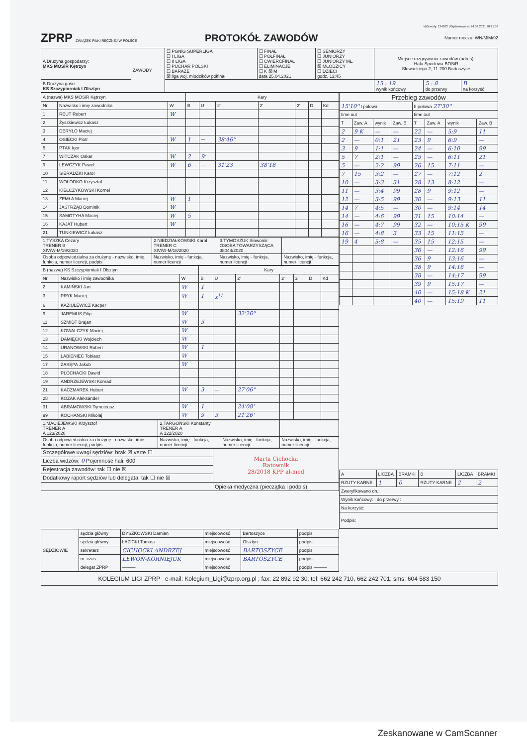IdZawody: 134102 | Wydrukowano: 24.04.2021 20:21:54
ZPRP ZWIĄZEK PIŁKI RĘCZNEJ W POLSCE
PROTOKÓŁ ZAWODÓW
Numer meczu: WN/MłM/92
| A Drużyna gospodarzy: MKS MOSiR Kętrzyn | ZAWODY | ☐ PGNiG SUPERLIGA ☐ I LIGA ☐ II LIGA ☐ PUCHAR POLSKI ☐ BARAŻE ☒ liga woj. młodzików półfinał | ☐ FINAŁ ☐ PÓŁFINAŁ ☐ ĆWIERĆFINAŁ ☐ ELIMINACJE ☐ K ☒ M data 25.04.2021 | ☐ SENIORZY ☐ JUNIORZY ☐ JUNIORZY MŁ. ☒ MŁODZICY ☐ DZIECI godz. 12:45 | Miejsce rozgrywania zawodów (adres): Hala Sportowa BOSiR Słowackiego 2, 11-200 Bartoszyce | | |
| B Drużyna gości: KS Szczypiorniak I Olsztyn | | | | | 15 : 19 wynik końcowy | 5 : 8 do przerwy | B na korzyść |
| A (nazwa) MKS MOSiR Kętrzyn | | | Kary | | | | | | |
| Nr | Nazwisko i imię zawodnika | W | B | U | 2' | 2' | 2' | D | Kd |
| 1 | REUT Robert | W | | | | | | | |
| 2 | Żyszkiewicz Łukasz | | | | | | | | |
| 3 | DERYŁO Maciej | | | | | | | | |
| 4 | OSIECKI Piotr | W | 1 | — | 38'46'' | | | | |
| 5 | PTAK Igor | | | | | | | | |
| 7 | WITCZAK Oskar | W | 2 | 9' | | | | | |
| 9 | LEWCZYK Paweł | W | 6 | — | 31'23 | 38'18 | | | |
| 10 | SIERADZKI Karol | | | | | | | | |
| 11 | WOŁODKO Krzysztof | | | | | | | | |
| 12 | KIEŁCZYKOWSKI Kornel | | | | | | | | |
| 13 | ZEMŁA Maciej | W | 1 | | | | | | |
| 14 | JASTRZĄB Dominik | W | | | | | | | |
| 15 | SAMOTYHA Maciej | W | 5 | | | | | | |
| 16 | KAJAT Hubert | W | | | | | | | |
| 21 | TUNKIEWICZ Łukasz | | | | | | | | |
| 1.TYSZKA Cezary TRENER B XIV/W-M/19/2020 | 2.NIEDZIAŁKOWSKI Karol TRENER C XIV/W-M/18/2020 | 3.TYMOSZUK Sławomir OSOBA TOWARZYSZĄCA 38044/2020 | |
| Osoba odpowiedzialna za drużynę - nazwisko, imię, funkcja, numer licencji, podpis | Nazwisko, imię - funkcja, numer licencji | Nazwisko, imię - funkcja, numer licencji | Nazwisko, imię - funkcja, numer licencji |
| B (nazwa) KS Szczypiorniak I Olsztyn | | | Kary | | | | | | |
| Nr | Nazwisko i imię zawodnika | W | B | U | 2' | 2' | 2' | D | Kd |
| 2 | KAMIŃSKI Jan | W | 1 | | | | | | |
| 3 | PRYK Maciej | W | 1 | x<sup>1)</sup> | | | | | |
| 6 | KAZIULEWICZ Kacper | | | | | | | | |
| 9 | JAREMUS Filip | W | | | 32'26'' | | | | |
| 11 | SZMIDT Brajan | W | 3 | | | | | | |
| 12 | KOWALCZYK Maciej | W | | | | | | | |
| 13 | DAMIĘCKI Wojciech | W | | | | | | | |
| 14 | URANOWSKI Robert | W | 1 | | | | | | |
| 15 | ŁABIENIEC Tobiasz | W | | | | | | | |
| 17 | ZASĘPA Jakub | W | | | | | | | |
| 18 | PŁOCHACKI Dawid | | | | | | | | |
| 19 | ANDRZEJEWSKI Konrad | | | | | | | | |
| 21 | KACZMAREK Hubert | W | 3 | — | 27'06'' | | | | |
| 28 | KOZAK Aleksander | | | | | | | | |
| 31 | ABRAMOWSKI Tymoteusz | W | 1 | | 24'08' | | | | |
| 99 | KOCHAŃSKI Mikołaj | W | 9 | 3 | 21'26' | | | | |
| 1.MACIEJEWSKI Krzysztof TRENER A A 123/2020 | 2.TARGOŃSKI Konstanty TRENER A A 122/2020 | | |
| Osoba odpowiedzialna za drużynę - nazwisko, imię, funkcja, numer licencji, podpis | Nazwisko, imię - funkcja, numer licencji | Nazwisko, imię - funkcja, numer licencji | Nazwisko, imię - funkcja, numer licencji |
| Szczegółowe uwagi sędziów: brak ☒ verte ☐ | Marta Cichocka Ratownik 28/2018 KPP al-med |
| Liczba widzów: 0 Pojemność hali: 600 | |
| Rejestracja zawodów: tak ☐ nie ☒ | |
| Dodatkowy raport sędziów lub delegata: tak ☐ nie ☒ | |
| | Opieka medyczna (pieczątka i podpis) |
| Przebieg zawodów | | | | | | | |
| 15'10'' I połowa | | | | II połowa 27'30'' | | | |
| time out | | | | time out | | | |
| T | Zaw. A | wynik | Zaw. B | T | Zaw. A | wynik | Zaw. B |
| 2 | 9 K | — | — | 22 | — | 5:9 | 11 |
| 2 | — | 0:1 | 21 | 23 | 9 | 6:9 | — |
| 3 | 9 | 1:1 | — | 24 | — | 6:10 | 99 |
| 5 | 7 | 2:1 | — | 25 | — | 6:11 | 21 |
| 5 | — | 2:2 | 99 | 26 | 15 | 7:11 | — |
| 7 | 15 | 3:2 | — | 27 | — | 7:12 | 2 |
| 10 | — | 3:3 | 31 | 28 | 13 | 8:12 | — |
| 11 | — | 3:4 | 99 | 28 | 9 | 9:12 | — |
| 12 | — | 3:5 | 99 | 30 | — | 9:13 | 11 |
| 14 | 7 | 4:5 | — | 30 | — | 9:14 | 14 |
| 14 | — | 4:6 | 99 | 31 | 15 | 10:14 | — |
| 16 | — | 4:7 | 99 | 32 | — | 10:15 K | 99 |
| 16 | — | 4:8 | 3 | 33 | 15 | 11:15 | — |
| 19 | 4 | 5:8 | — | 35 | 15 | 12:15 | — |
| | | | | 36 | — | 12:16 | 99 |
| | | | | 36 | 9 | 13:16 | — |
| | | | | 38 | 9 | 14:16 | — |
| | | | | 38 | — | 14:17 | 99 |
| | | | | 39 | 9 | 15:17 | — |
| | | | | 40 | — | 15:18 K | 21 |
| | | | | 40 | — | 15:19 | 11 |
| A | LICZBA | BRAMKI | B | LICZBA | BRAMKI |
| RZUTY KARNE | 1 | 0 | RZUTY KARNE | 2 | 2 |
| Zweryfikowano dn.: | | | | | |
| Wynik końcowy: : do przerwy : | | | | | |
| Na korzyść: | | | | | |
| Podpis: | | | | | |
| SĘDZIOWIE | sędzia główny | DYSZKOWSKI Damian | miejscowość | Bartoszyce | podpis |
| | sędzia główny | ŁAZICKI Tomasz | miejscowość | Olsztyn | podpis |
| | sekretarz | CICHOCKI ANDRZEJ | miejscowość | BARTOSZYCE | podpis |
| | m. czas | LEWOŃ-KORNIEJUK | miejscowość | BARTOSZYCE | podpis |
| | delegat ZPRP | ——— | miejscowość | | podpis ——— |
KOLEGIUM LIGI ZPRP e-mail: Kolegium_Ligi@zprp.org.pl ; fax: 22 892 92 30; tel: 662 242 710, 662 242 701; sms: 604 583 150
Zeskanowane w CamScanner